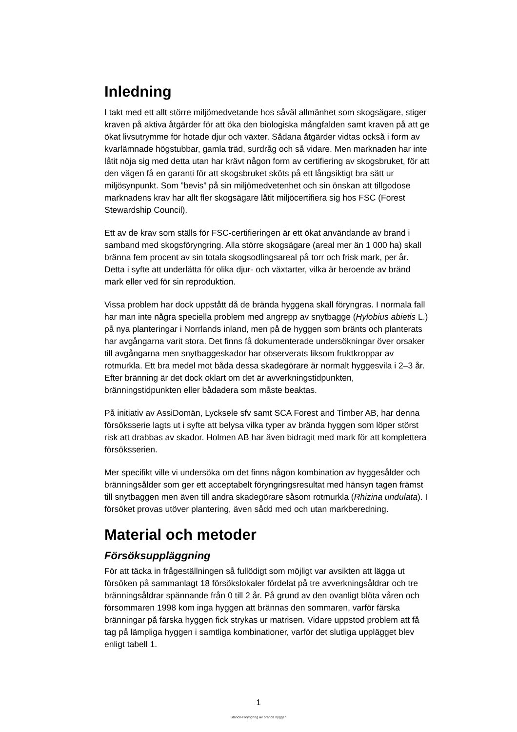Inledning
I takt med ett allt större miljömedvetande hos såväl allmänhet som skogsägare, stiger kraven på aktiva åtgärder för att öka den biologiska mångfalden samt kraven på att ge ökat livsutrymme för hotade djur och växter. Sådana åtgärder vidtas också i form av kvarlämnade högstubbar, gamla träd, surdråg och så vidare. Men marknaden har inte låtit nöja sig med detta utan har krävt någon form av certifiering av skogsbruket, för att den vägen få en garanti för att skogsbruket sköts på ett långsiktigt bra sätt ur miljösynpunkt. Som ”bevis” på sin miljömedvetenhet och sin önskan att tillgodose marknadens krav har allt fler skogsägare låtit miljöcertifiera sig hos FSC (Forest Stewardship Council).
Ett av de krav som ställs för FSC-certifieringen är ett ökat användande av brand i samband med skogsföryngring. Alla större skogsägare (areal mer än 1 000 ha) skall bränna fem procent av sin totala skogsodlingsareal på torr och frisk mark, per år. Detta i syfte att underlätta för olika djur- och växtarter, vilka är beroende av bränd mark eller ved för sin reproduktion.
Vissa problem har dock uppstått då de brända hyggena skall föryngras. I normala fall har man inte några speciella problem med angrepp av snytbagge (Hylobius abietis L.) på nya planteringar i Norrlands inland, men på de hyggen som bränts och planterats har avgångarna varit stora. Det finns få dokumenterade undersökningar över orsaker till avgångarna men snytbaggeskador har observerats liksom fruktkroppar av rotmurkla. Ett bra medel mot båda dessa skadegörare är normalt hyggesvila i 2–3 år. Efter bränning är det dock oklart om det är avverkningstidpunkten, bränningstidpunkten eller bådadera som måste beaktas.
På initiativ av AssiDomän, Lycksele sfv samt SCA Forest and Timber AB, har denna försöksserie lagts ut i syfte att belysa vilka typer av brända hyggen som löper störst risk att drabbas av skador. Holmen AB har även bidragit med mark för att komplettera försöksserien.
Mer specifikt ville vi undersöka om det finns någon kombination av hyggesålder och bränningsålder som ger ett acceptabelt föryngringsresultat med hänsyn tagen främst till snytbaggen men även till andra skadegörare såsom rotmurkla (Rhizina undulata). I försöket provas utöver plantering, även sådd med och utan markberedning.
Material och metoder
Försöksuppläggning
För att täcka in frågeställningen så fullödigt som möjligt var avsikten att lägga ut försöken på sammanlagt 18 försökslokaler fördelat på tre avverkningsåldrar och tre bränningsåldrar spännande från 0 till 2 år. På grund av den ovanligt blöta våren och försommaren 1998 kom inga hyggen att brännas den sommaren, varför färska bränningar på färska hyggen fick strykas ur matrisen. Vidare uppstod problem att få tag på lämpliga hyggen i samtliga kombinationer, varför det slutliga upplägget blev enligt tabell 1.
1
Stencil-Foryngring av branda hyggen